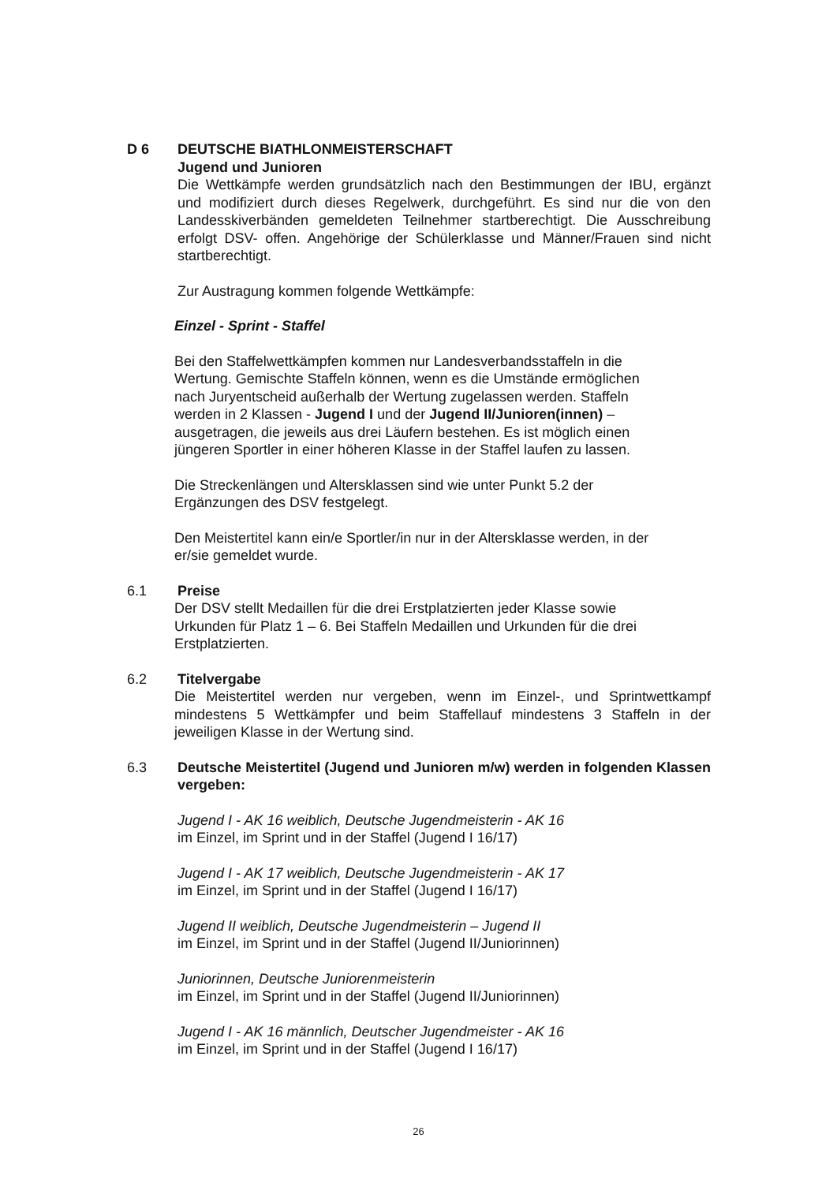D 6 DEUTSCHE BIATHLONMEISTERSCHAFT
Jugend und Junioren
Die Wettkämpfe werden grundsätzlich nach den Bestimmungen der IBU, ergänzt und modifiziert durch dieses Regelwerk, durchgeführt. Es sind nur die von den Landesskiverbänden gemeldeten Teilnehmer startberechtigt. Die Ausschreibung erfolgt DSV- offen. Angehörige der Schülerklasse und Männer/Frauen sind nicht startberechtigt.
Zur Austragung kommen folgende Wettkämpfe:
Einzel - Sprint - Staffel
Bei den Staffelwettkämpfen kommen nur Landesverbandsstaffeln in die
Wertung. Gemischte Staffeln können, wenn es die Umstände ermöglichen
nach Juryentscheid außerhalb der Wertung zugelassen werden. Staffeln
werden in 2 Klassen - Jugend I und der Jugend II/Junioren(innen) –
ausgetragen, die jeweils aus drei Läufern bestehen. Es ist möglich einen
jüngeren Sportler in einer höheren Klasse in der Staffel laufen zu lassen.
Die Streckenlängen und Altersklassen sind wie unter Punkt 5.2 der
Ergänzungen des DSV festgelegt.
Den Meistertitel kann ein/e Sportler/in nur in der Altersklasse werden, in der
er/sie gemeldet wurde.
6.1 Preise
Der DSV stellt Medaillen für die drei Erstplatzierten jeder Klasse sowie
Urkunden für Platz 1 – 6. Bei Staffeln Medaillen und Urkunden für die drei
Erstplatzierten.
6.2 Titelvergabe
Die Meistertitel werden nur vergeben, wenn im Einzel-, und Sprintwettkampf mindestens 5 Wettkämpfer und beim Staffellauf mindestens 3 Staffeln in der jeweiligen Klasse in der Wertung sind.
6.3 Deutsche Meistertitel (Jugend und Junioren m/w) werden in folgenden Klassen vergeben:
Jugend I - AK 16 weiblich, Deutsche Jugendmeisterin - AK 16
im Einzel, im Sprint und in der Staffel (Jugend I 16/17)
Jugend I - AK 17 weiblich, Deutsche Jugendmeisterin - AK 17
im Einzel, im Sprint und in der Staffel (Jugend I 16/17)
Jugend II weiblich, Deutsche Jugendmeisterin – Jugend II
im Einzel, im Sprint und in der Staffel (Jugend II/Juniorinnen)
Juniorinnen, Deutsche Juniorenmeisterin
im Einzel, im Sprint und in der Staffel (Jugend II/Juniorinnen)
Jugend I - AK 16 männlich, Deutscher Jugendmeister - AK 16
im Einzel, im Sprint und in der Staffel (Jugend I 16/17)
26